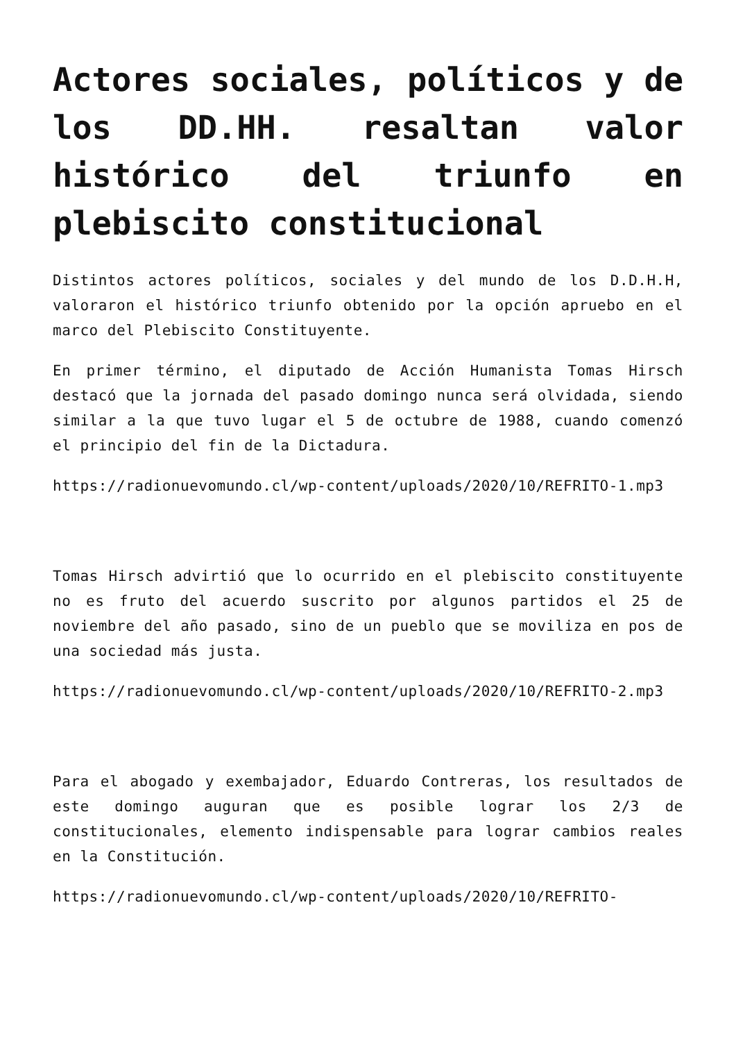Actores sociales, políticos y de los DD.HH. resaltan valor histórico del triunfo en plebiscito constitucional
Distintos actores políticos, sociales y del mundo de los D.D.H.H, valoraron el histórico triunfo obtenido por la opción apruebo en el marco del Plebiscito Constituyente.
En primer término, el diputado de Acción Humanista Tomas Hirsch destacó que la jornada del pasado domingo nunca será olvidada, siendo similar a la que tuvo lugar el 5 de octubre de 1988, cuando comenzó el principio del fin de la Dictadura.
https://radionuevomundo.cl/wp-content/uploads/2020/10/REFRITO-1.mp3
Tomas Hirsch advirtió que lo ocurrido en el plebiscito constituyente no es fruto del acuerdo suscrito por algunos partidos el 25 de noviembre del año pasado, sino de un pueblo que se moviliza en pos de una sociedad más justa.
https://radionuevomundo.cl/wp-content/uploads/2020/10/REFRITO-2.mp3
Para el abogado y exembajador, Eduardo Contreras, los resultados de este domingo auguran que es posible lograr los 2/3 de constitucionales, elemento indispensable para lograr cambios reales en la Constitución.
https://radionuevomundo.cl/wp-content/uploads/2020/10/REFRITO-